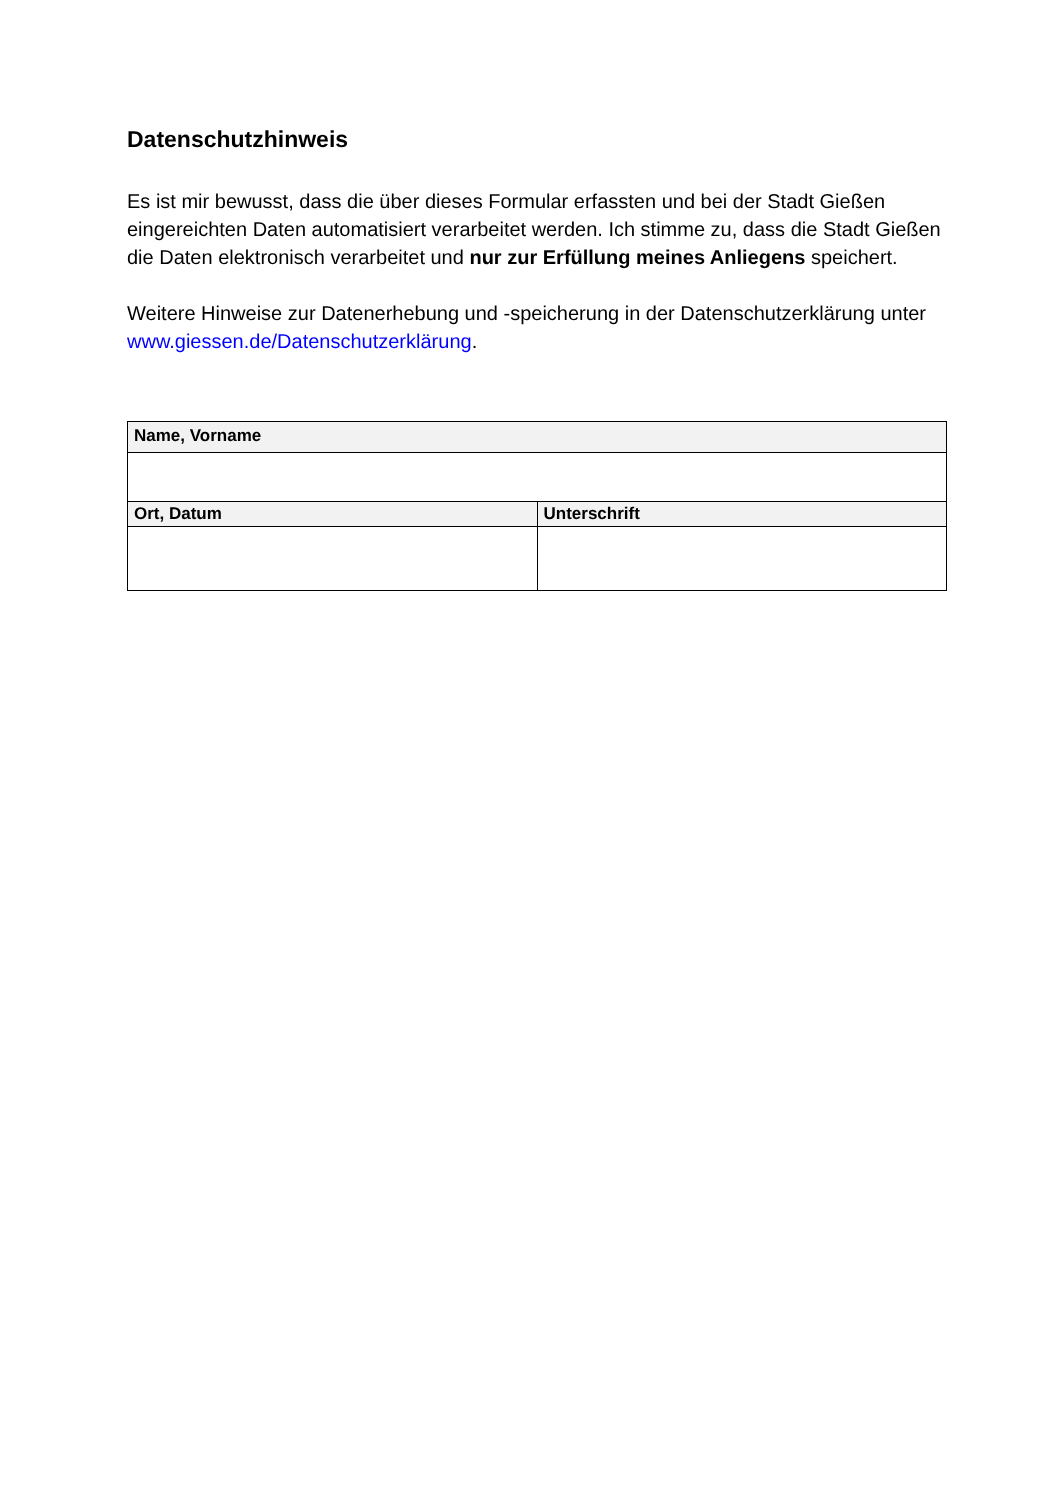Datenschutzhinweis
Es ist mir bewusst, dass die über dieses Formular erfassten und bei der Stadt Gießen eingereichten Daten automatisiert verarbeitet werden. Ich stimme zu, dass die Stadt Gießen die Daten elektronisch verarbeitet und nur zur Erfüllung meines Anliegens speichert.
Weitere Hinweise zur Datenerhebung und -speicherung in der Datenschutzerklärung unter www.giessen.de/Datenschutzerklärung.
| Name, Vorname | |
| --- | --- |
| Ort, Datum | Unterschrift |